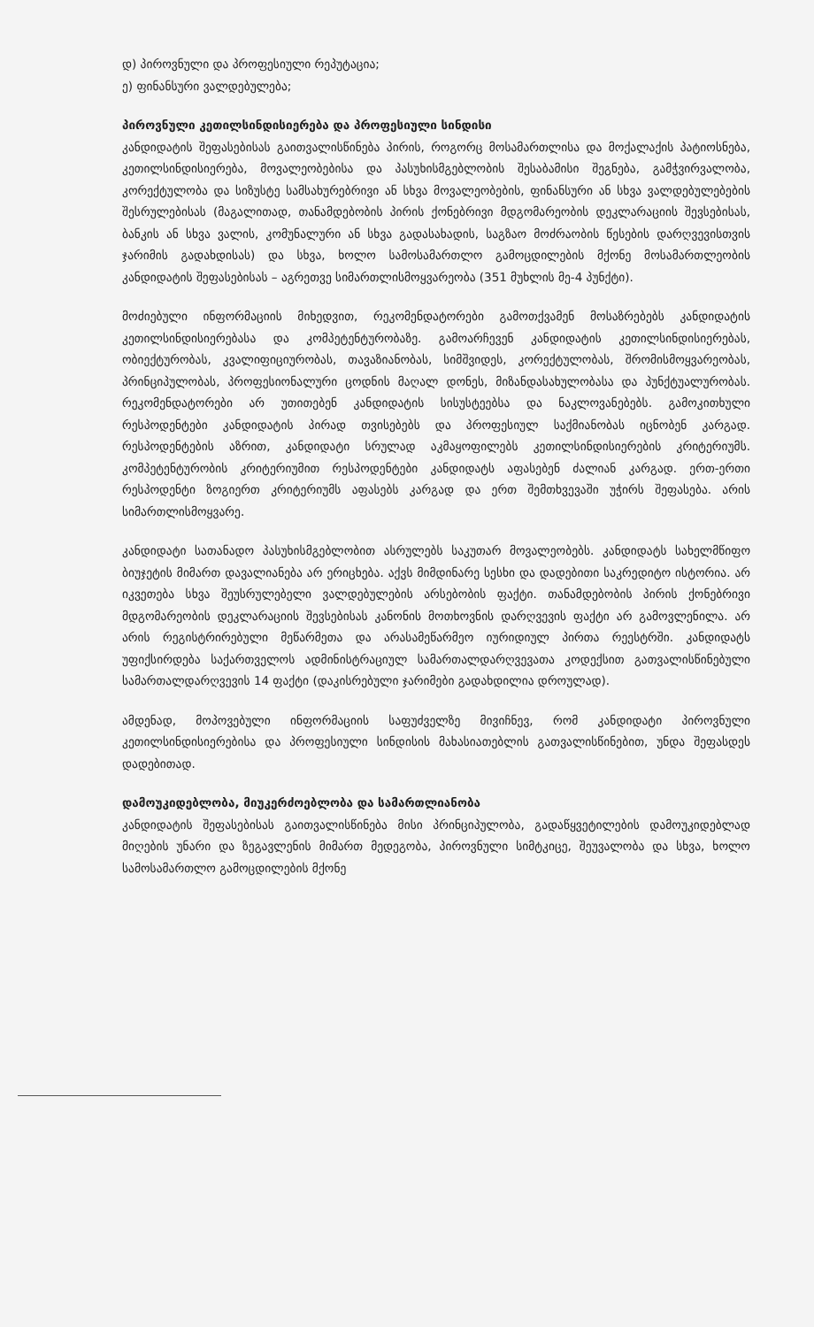დ) პიროვნული და პროფესიული რეპუტაცია;
ე) ფინანსური ვალდებულება;
პიროვნული კეთილსინდისიერება და პროფესიული სინდისი
კანდიდატის შეფასებისას გაითვალისწინება პირის, როგორც მოსამართლისა და მოქალაქის პატიოსნება, კეთილსინდისიერება, მოვალეობებისა და პასუხისმგებლობის შესაბამისი შეგნება, გამჭვირვალობა, კორექტულობა და სიზუსტე სამსახურებრივი ან სხვა მოვალეობების, ფინანსური ან სხვა ვალდებულებების შესრულებისას (მაგალითად, თანამდებობის პირის ქონებრივი მდგომარეობის დეკლარაციის შევსებისას, ბანკის ან სხვა ვალის, კომუნალური ან სხვა გადასახადის, საგზაო მოძრაობის წესების დარღვევისთვის ჯარიმის გადახდისას) და სხვა, ხოლო სამოსამართლო გამოცდილების მქონე მოსამართლეობის კანდიდატის შეფასებისას – აგრეთვე სიმართლისმოყვარეობა (351 მუხლის მე-4 პუნქტი).
მოძიებული ინფორმაციის მიხედვით, რეკომენდატორები გამოთქვამენ მოსაზრებებს კანდიდატის კეთილსინდისიერებასა და კომპეტენტურობაზე. გამოარჩევენ კანდიდატის კეთილსინდისიერებას, ობიექტურობას, კვალიფიციურობას, თავაზიანობას, სიმშვიდეს, კორექტულობას, შრომისმოყვარეობას, პრინციპულობას, პროფესიონალური ცოდნის მაღალ დონეს, მიზანდასახულობასა და პუნქტუალურობას. რეკომენდატორები არ უთითებენ კანდიდატის სისუსტეებსა და ნაკლოვანებებს. გამოკითხული რესპოდენტები კანდიდატის პირად თვისებებს და პროფესიულ საქმიანობას იცნობენ კარგად. რესპოდენტების აზრით, კანდიდატი სრულად აკმაყოფილებს კეთილსინდისიერების კრიტერიუმს. კომპეტენტურობის კრიტერიუმით რესპოდენტები კანდიდატს აფასებენ ძალიან კარგად. ერთ-ერთი რესპოდენტი ზოგიერთ კრიტერიუმს აფასებს კარგად და ერთ შემთხვევაში უჭირს შეფასება. არის სიმართლისმოყვარე.
კანდიდატი სათანადო პასუხისმგებლობით ასრულებს საკუთარ მოვალეობებს. კანდიდატს სახელმწიფო ბიუჯეტის მიმართ დავალიანება არ ერიცხება. აქვს მიმდინარე სესხი და დადებითი საკრედიტო ისტორია. არ იკვეთება სხვა შეუსრულებელი ვალდებულების არსებობის ფაქტი. თანამდებობის პირის ქონებრივი მდგომარეობის დეკლარაციის შევსებისას კანონის მოთხოვნის დარღვევის ფაქტი არ გამოვლენილა. არ არის რეგისტრირებული მეწარმეთა და არასამეწარმეო იურიდიულ პირთა რეესტრში. კანდიდატს უფიქსირდება საქართველოს ადმინისტრაციულ სამართალდარღვევათა კოდექსით გათვალისწინებული სამართალდარღვევის 14 ფაქტი (დაკისრებული ჯარიმები გადახდილია დროულად).
ამდენად, მოპოვებული ინფორმაციის საფუძველზე მივიჩნევ, რომ კანდიდატი პიროვნული კეთილსინდისიერებისა და პროფესიული სინდისის მახასიათებლის გათვალისწინებით, უნდა შეფასდეს დადებითად.
დამოუკიდებლობა, მიუკერძოებლობა და სამართლიანობა
კანდიდატის შეფასებისას გაითვალისწინება მისი პრინციპულობა, გადაწყვეტილების დამოუკიდებლად მიღების უნარი და ზეგავლენის მიმართ მედეგობა, პიროვნული სიმტკიცე, შეუვალობა და სხვა, ხოლო სამოსამართლო გამოცდილების მქონე